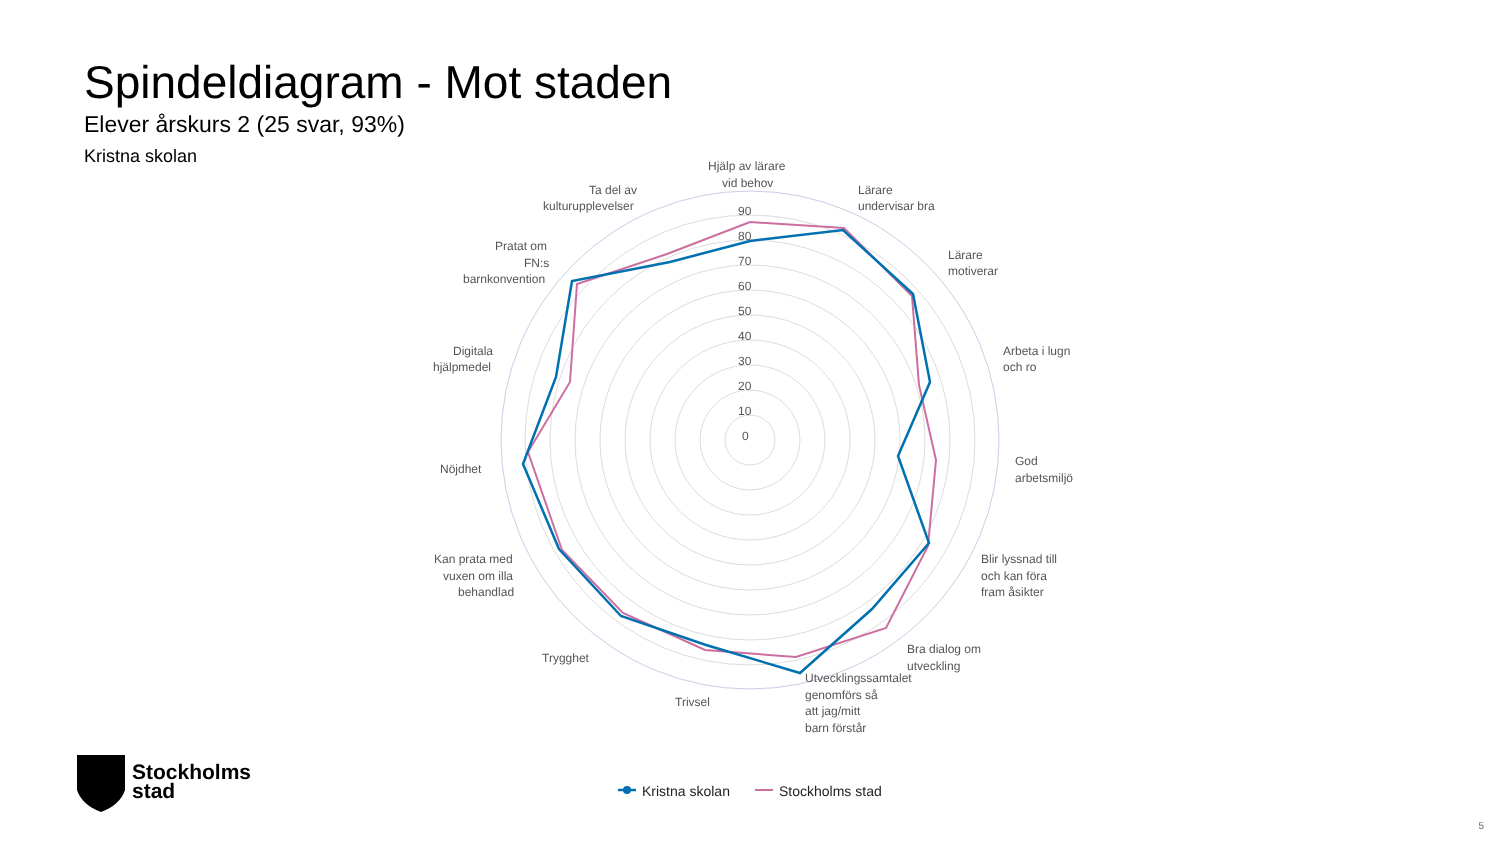Spindeldiagram - Mot staden
Elever årskurs 2 (25 svar, 93%)
Kristna skolan
90
80
70
60
50
40
30
20
10
0
Hjälp av lärare
vid behov
Lärare
undervisar bra
Lärare
motiverar
Arbeta i lugn
och ro
God
arbetsmiljö
Blir lyssnad till
och kan föra
fram åsikter
Bra dialog om
utveckling
Utvecklingssamtalet
genomförs så
att jag/mitt
barn förstår
Trivsel
Trygghet
Kan prata med
vuxen om illa
behandlad
Nöjdhet
Digitala
hjälpmedel
Pratat om
FN:s
barnkonvention
Ta del av
kulturupplevelser
Kristna skolan
Stockholms stad
Stockholms
stad
5